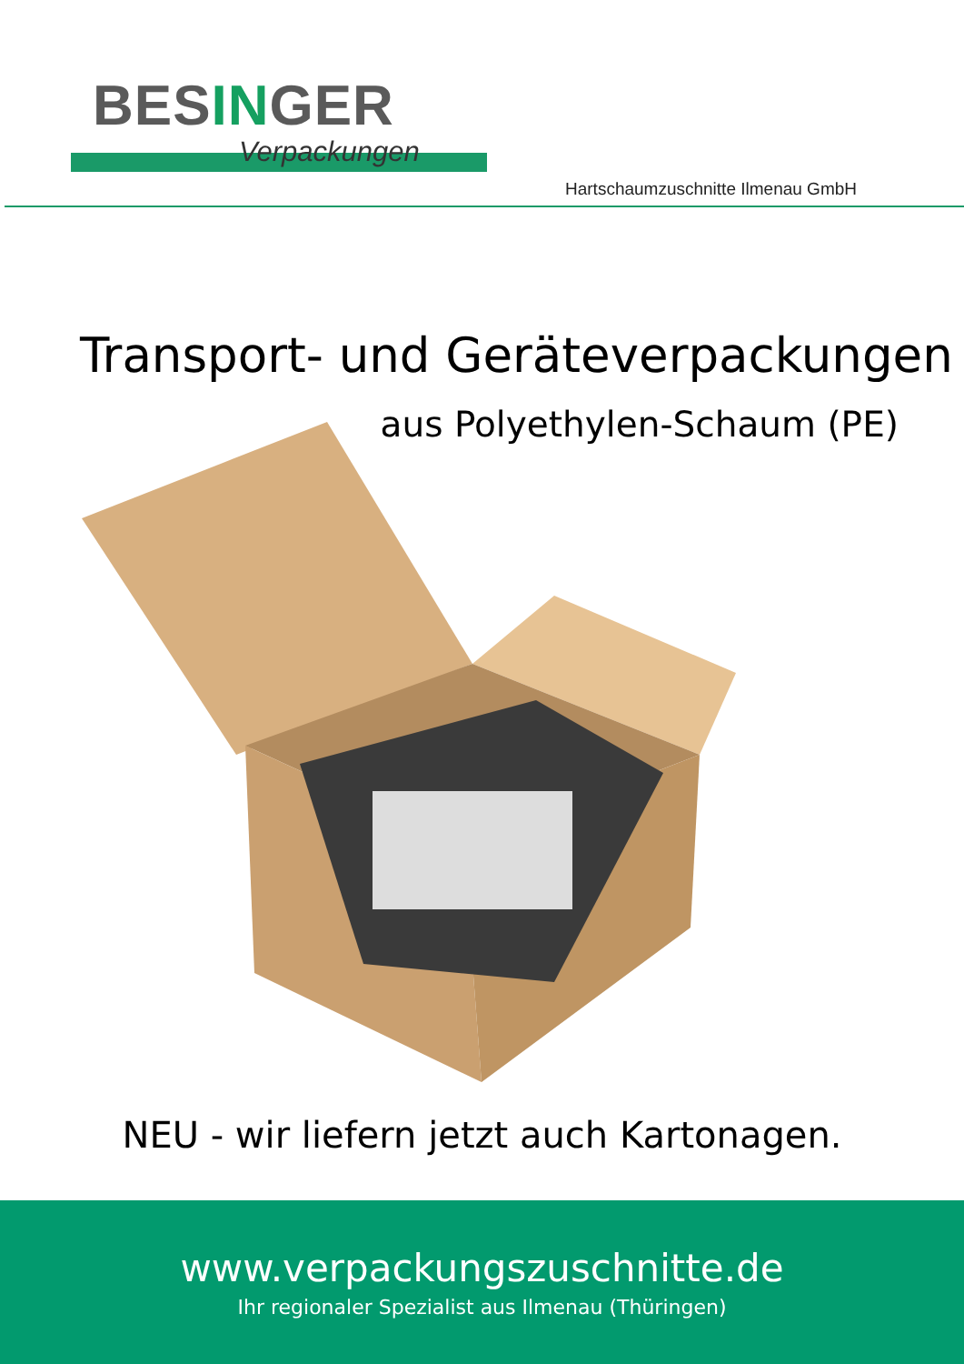BESINGER
Verpackungen
Hartschaumzuschnitte Ilmenau GmbH
Transport- und Geräteverpackungen
aus Polyethylen-Schaum (PE)
NEU - wir liefern jetzt auch Kartonagen.
www.verpackungszuschnitte.de
Ihr regionaler Spezialist aus Ilmenau (Thüringen)